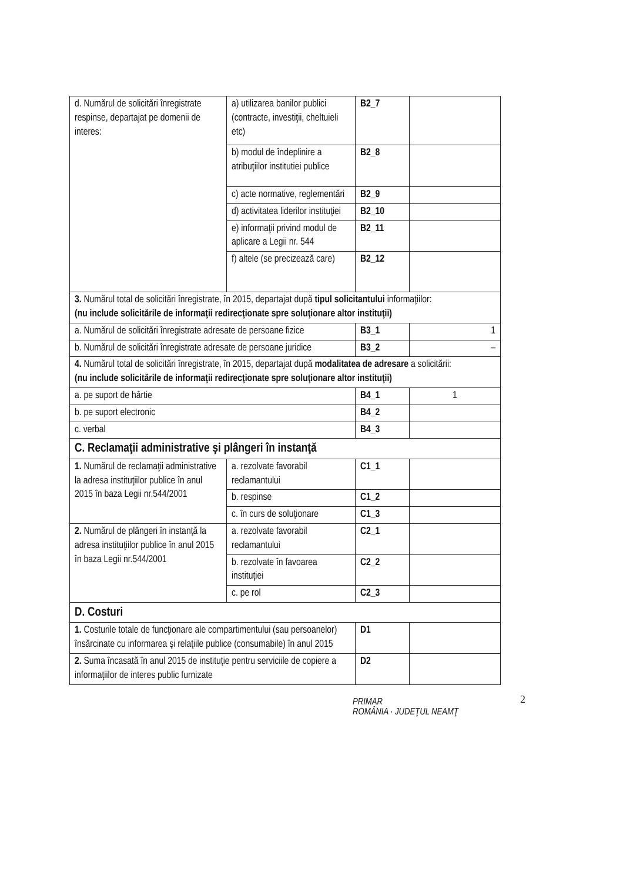| d. Numărul de solicitări înregistrate respinse, departajat pe domenii de interes: | a) utilizarea banilor publici (contracte, investiţii, cheltuieli etc) | B2_7 | |
| | b) modul de îndeplinire a atribuţiilor institutiei publice | B2_8 | |
| | c) acte normative, reglementări | B2_9 | |
| | d) activitatea liderilor instituţiei | B2_10 | |
| | e) informaţii privind modul de aplicare a Legii nr. 544 | B2_11 | |
| | f) altele (se precizează care) | B2_12 | |
| 3. Numărul total de solicitări înregistrate, în 2015, departajat după tipul solicitantului informaţiilor: (nu include solicitările de informaţii redirecţionate spre soluţionare altor instituţii) | | | |
| a. Numărul de solicitări înregistrate adresate de persoane fizice | | B3_1 | 1 |
| b. Numărul de solicitări înregistrate adresate de persoane juridice | | B3_2 | – |
| 4. Numărul total de solicitări înregistrate, în 2015, departajat după modalitatea de adresare a solicitării: (nu include solicitările de informaţii redirecţionate spre soluţionare altor instituţii) | | | |
| a. pe suport de hârtie | | B4_1 | 1 |
| b. pe suport electronic | | B4_2 | |
| c. verbal | | B4_3 | |
| C. Reclamaţii administrative şi plângeri în instanţă | | | |
| 1. Numărul de reclamaţii administrative la adresa instituţiilor publice în anul 2015 în baza Legii nr.544/2001 | a. rezolvate favorabil reclamantului | C1_1 | |
| | b. respinse | C1_2 | |
| | c. în curs de soluţionare | C1_3 | |
| 2. Numărul de plângeri în instanţă la adresa instituţiilor publice în anul 2015 în baza Legii nr.544/2001 | a. rezolvate favorabil reclamantului | C2_1 | |
| | b. rezolvate în favoarea instituţiei | C2_2 | |
| | c. pe rol | C2_3 | |
| D. Costuri | | | |
| 1. Costurile totale de funcţionare ale compartimentului (sau persoanelor) însărcinate cu informarea şi relaţiile publice (consumabile) în anul 2015 | | D1 | |
| 2. Suma încasată în anul 2015 de instituţie pentru serviciile de copiere a informaţiilor de interes public furnizate | | D2 | |
PRIMAR
ROMÂNIA · JUDEŢUL NEAMŢ
2